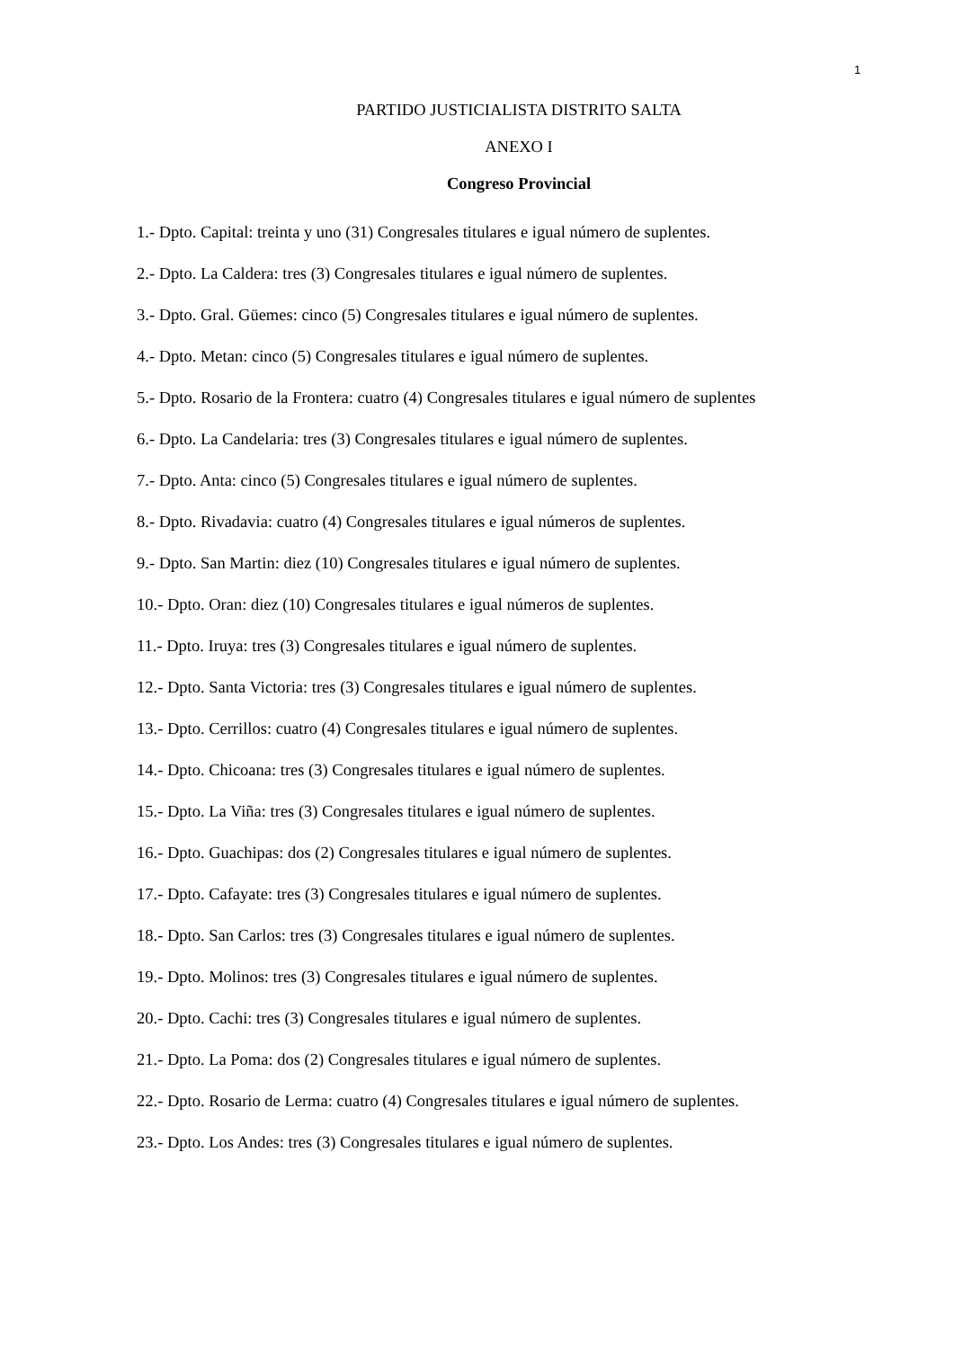1
PARTIDO JUSTICIALISTA DISTRITO SALTA
ANEXO I
Congreso Provincial
1.- Dpto. Capital: treinta y uno (31) Congresales titulares e igual número de suplentes.
2.- Dpto. La Caldera: tres (3) Congresales titulares e igual número de suplentes.
3.- Dpto. Gral. Güemes: cinco (5) Congresales titulares e igual número de suplentes.
4.- Dpto. Metan: cinco (5) Congresales titulares e igual número de suplentes.
5.- Dpto. Rosario de la Frontera: cuatro (4) Congresales titulares e igual número de suplentes
6.- Dpto. La Candelaria: tres (3) Congresales titulares e igual número de suplentes.
7.- Dpto. Anta: cinco (5) Congresales titulares e igual número de suplentes.
8.- Dpto. Rivadavia: cuatro (4) Congresales titulares e igual números de suplentes.
9.- Dpto. San Martin: diez (10) Congresales titulares e igual número de suplentes.
10.- Dpto. Oran: diez (10) Congresales titulares e igual números de suplentes.
11.- Dpto. Iruya: tres (3) Congresales titulares e igual número de suplentes.
12.- Dpto. Santa Victoria: tres (3) Congresales titulares e igual número de suplentes.
13.- Dpto. Cerrillos: cuatro (4) Congresales titulares e igual número de suplentes.
14.- Dpto. Chicoana: tres (3) Congresales titulares e igual número de suplentes.
15.- Dpto. La Viña: tres (3) Congresales titulares e igual número de suplentes.
16.- Dpto. Guachipas: dos (2) Congresales titulares e igual número de suplentes.
17.- Dpto. Cafayate: tres (3) Congresales titulares e igual número de suplentes.
18.- Dpto. San Carlos: tres (3) Congresales titulares e igual número de suplentes.
19.- Dpto. Molinos: tres (3) Congresales titulares e igual número de suplentes.
20.- Dpto. Cachi: tres (3) Congresales titulares e igual número de suplentes.
21.- Dpto. La Poma: dos (2) Congresales titulares e igual número de suplentes.
22.- Dpto. Rosario de Lerma: cuatro (4) Congresales titulares e igual número de suplentes.
23.- Dpto. Los Andes: tres (3) Congresales titulares e igual número de suplentes.